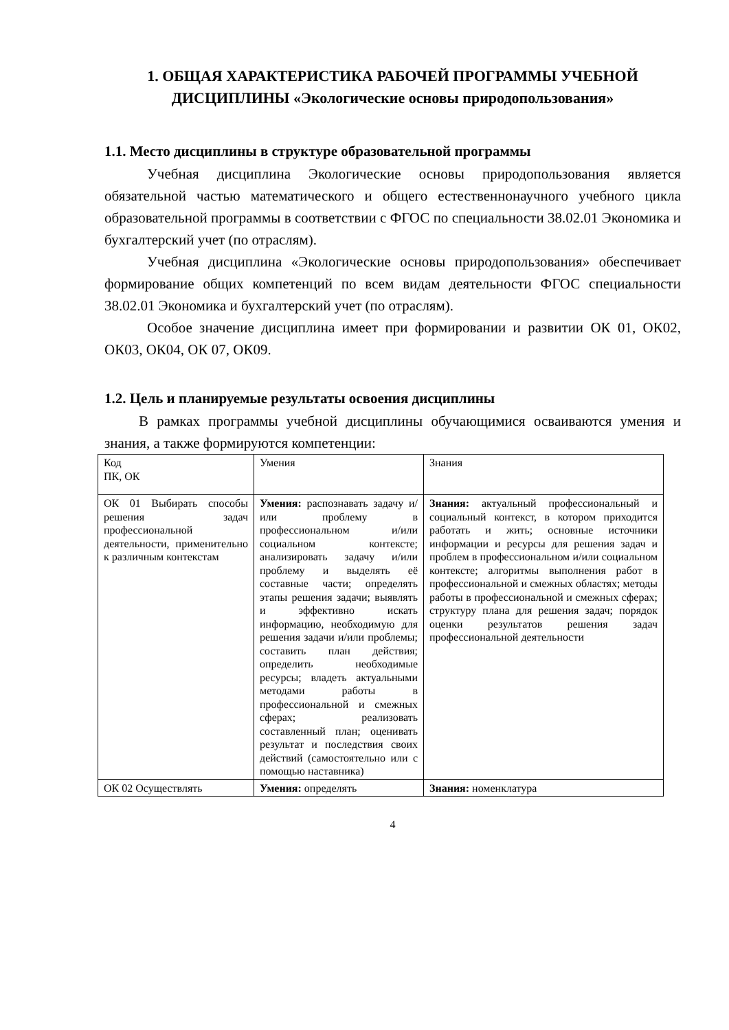1. ОБЩАЯ ХАРАКТЕРИСТИКА РАБОЧЕЙ ПРОГРАММЫ УЧЕБНОЙ ДИСЦИПЛИНЫ «Экологические основы природопользования»
1.1. Место дисциплины в структуре образовательной программы
Учебная дисциплина Экологические основы природопользования является обязательной частью математического и общего естественнонаучного учебного цикла образовательной программы в соответствии с ФГОС по специальности 38.02.01 Экономика и бухгалтерский учет (по отраслям).
Учебная дисциплина «Экологические основы природопользования» обеспечивает формирование общих компетенций по всем видам деятельности ФГОС специальности 38.02.01 Экономика и бухгалтерский учет (по отраслям).
Особое значение дисциплина имеет при формировании и развитии ОК 01, ОК02, ОК03, ОК04, ОК 07, ОК09.
1.2. Цель и планируемые результаты освоения дисциплины
В рамках программы учебной дисциплины обучающимися осваиваются умения и знания, а также формируются компетенции:
| Код ПК, ОК | Умения | Знания |
| ОК 01 Выбирать способы решения задач профессиональной деятельности, применительно к различным контекстам | Умения: распознавать задачу и/или проблему в профессиональном и/или социальном контексте; анализировать задачу и/или проблему и выделять её составные части; определять этапы решения задачи; выявлять и эффективно искать информацию, необходимую для решения задачи и/или проблемы; составить план действия; определить необходимые ресурсы; владеть актуальными методами работы в профессиональной и смежных сферах; реализовать составленный план; оценивать результат и последствия своих действий (самостоятельно или с помощью наставника) | Знания: актуальный профессиональный и социальный контекст, в котором приходится работать и жить; основные источники информации и ресурсы для решения задач и проблем в профессиональном и/или социальном контексте; алгоритмы выполнения работ в профессиональной и смежных областях; методы работы в профессиональной и смежных сферах; структуру плана для решения задач; порядок оценки результатов решения задач профессиональной деятельности |
| ОК 02 Осуществлять | Умения: определять | Знания: номенклатура |
4